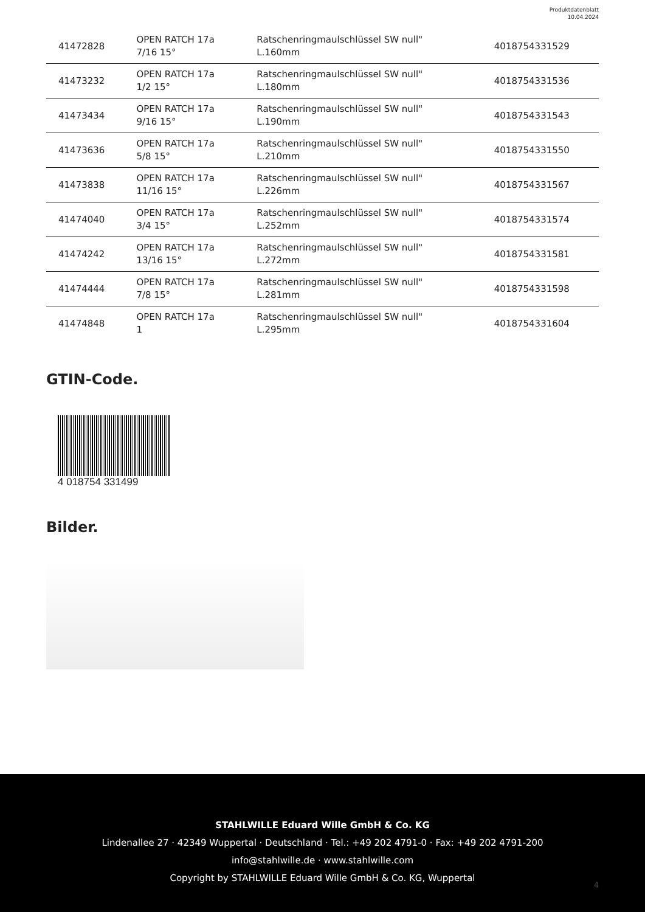Produktdatenblatt
10.04.2024
| 41472828 | OPEN RATCH 17a 7/16 15° | Ratschenringmaulschlüssel SW null" L.160mm | 4018754331529 |
| 41473232 | OPEN RATCH 17a 1/2 15° | Ratschenringmaulschlüssel SW null" L.180mm | 4018754331536 |
| 41473434 | OPEN RATCH 17a 9/16 15° | Ratschenringmaulschlüssel SW null" L.190mm | 4018754331543 |
| 41473636 | OPEN RATCH 17a 5/8 15° | Ratschenringmaulschlüssel SW null" L.210mm | 4018754331550 |
| 41473838 | OPEN RATCH 17a 11/16 15° | Ratschenringmaulschlüssel SW null" L.226mm | 4018754331567 |
| 41474040 | OPEN RATCH 17a 3/4 15° | Ratschenringmaulschlüssel SW null" L.252mm | 4018754331574 |
| 41474242 | OPEN RATCH 17a 13/16 15° | Ratschenringmaulschlüssel SW null" L.272mm | 4018754331581 |
| 41474444 | OPEN RATCH 17a 7/8 15° | Ratschenringmaulschlüssel SW null" L.281mm | 4018754331598 |
| 41474848 | OPEN RATCH 17a 1 | Ratschenringmaulschlüssel SW null" L.295mm | 4018754331604 |
GTIN-Code.
4 018754 331499
Bilder.
STAHLWILLE Eduard Wille GmbH & Co. KG
Lindenallee 27 · 42349 Wuppertal · Deutschland · Tel.: +49 202 4791-0 · Fax: +49 202 4791-200
info@stahlwille.de · www.stahlwille.com
Copyright by STAHLWILLE Eduard Wille GmbH & Co. KG, Wuppertal
4